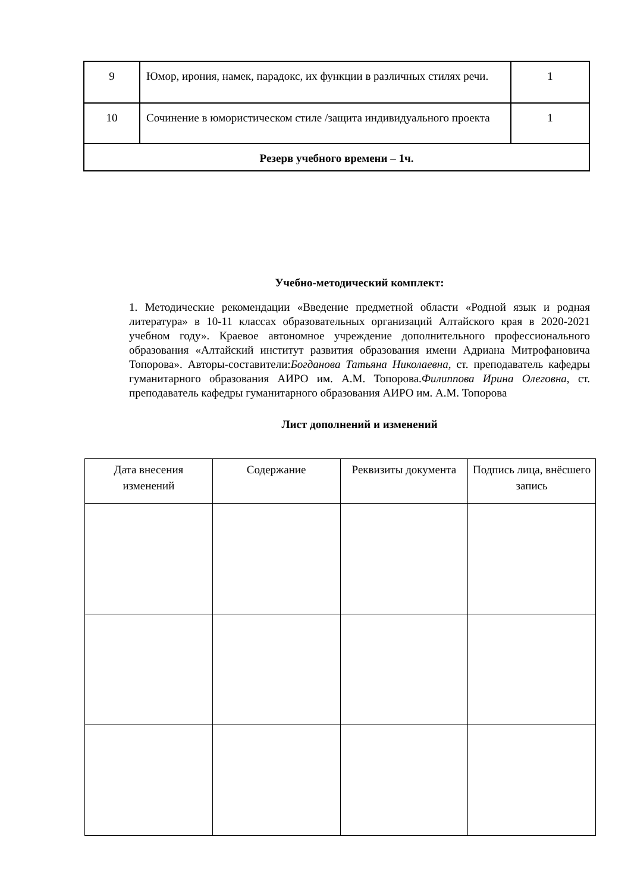| 9 | Юмор, ирония, намек, парадокс, их функции в различных стилях речи. | 1 |
| 10 | Сочинение в юмористическом стиле /защита индивидуального проекта | 1 |
| Резерв учебного времени – 1ч. | | |
Учебно-методический комплект:
1. Методические рекомендации «Введение предметной области «Родной язык и родная литература» в 10-11 классах образовательных организаций Алтайского края в 2020-2021 учебном году». Краевое автономное учреждение дополнительного профессионального образования «Алтайский институт развития образования имени Адриана Митрофановича Топорова». Авторы-составители:Богданова Татьяна Николаевна, ст. преподаватель кафедры гуманитарного образования АИРО им. А.М. Топорова.Филиппова Ирина Олеговна, ст. преподаватель кафедры гуманитарного образования АИРО им. А.М. Топорова
Лист дополнений и изменений
| Дата внесения изменений | Содержание | Реквизиты документа | Подпись лица, внёсшего запись |